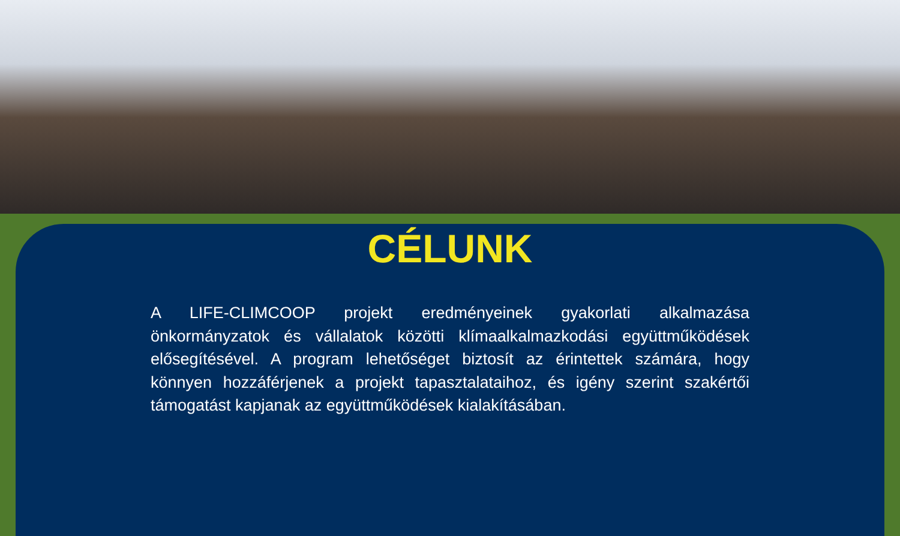CÉLUNK
A LIFE-CLIMCOOP projekt eredményeinek gyakorlati alkalmazása önkormányzatok és vállalatok közötti klímaalkalmazkodási együttműködések elősegítésével. A program lehetőséget biztosít az érintettek számára, hogy könnyen hozzáférjenek a projekt tapasztalataihoz, és igény szerint szakértői támogatást kapjanak az együttműködések kialakításában.